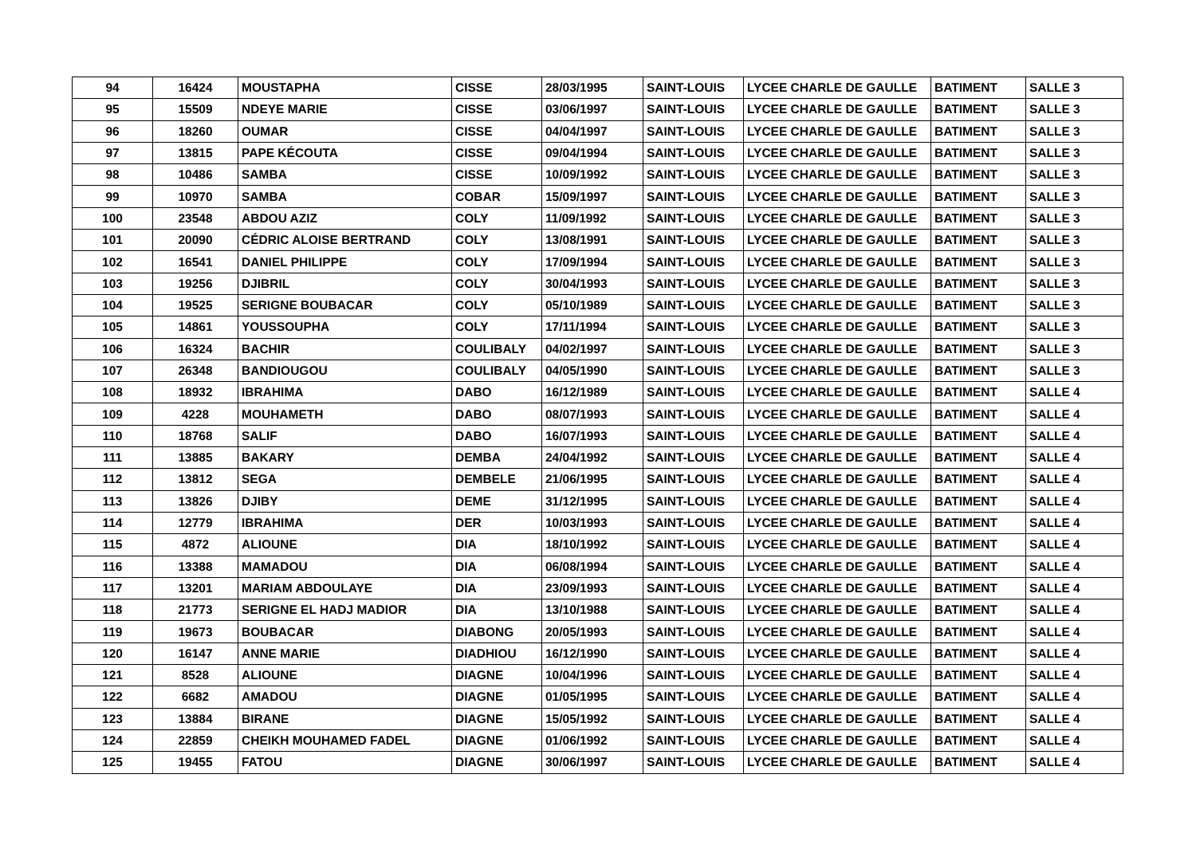| 94 | 16424 | MOUSTAPHA | CISSE | 28/03/1995 | SAINT-LOUIS | LYCEE CHARLE DE GAULLE | BATIMENT | SALLE 3 |
| 95 | 15509 | NDEYE MARIE | CISSE | 03/06/1997 | SAINT-LOUIS | LYCEE CHARLE DE GAULLE | BATIMENT | SALLE 3 |
| 96 | 18260 | OUMAR | CISSE | 04/04/1997 | SAINT-LOUIS | LYCEE CHARLE DE GAULLE | BATIMENT | SALLE 3 |
| 97 | 13815 | PAPE KÉCOUTA | CISSE | 09/04/1994 | SAINT-LOUIS | LYCEE CHARLE DE GAULLE | BATIMENT | SALLE 3 |
| 98 | 10486 | SAMBA | CISSE | 10/09/1992 | SAINT-LOUIS | LYCEE CHARLE DE GAULLE | BATIMENT | SALLE 3 |
| 99 | 10970 | SAMBA | COBAR | 15/09/1997 | SAINT-LOUIS | LYCEE CHARLE DE GAULLE | BATIMENT | SALLE 3 |
| 100 | 23548 | ABDOU AZIZ | COLY | 11/09/1992 | SAINT-LOUIS | LYCEE CHARLE DE GAULLE | BATIMENT | SALLE 3 |
| 101 | 20090 | CÉDRIC ALOISE BERTRAND | COLY | 13/08/1991 | SAINT-LOUIS | LYCEE CHARLE DE GAULLE | BATIMENT | SALLE 3 |
| 102 | 16541 | DANIEL PHILIPPE | COLY | 17/09/1994 | SAINT-LOUIS | LYCEE CHARLE DE GAULLE | BATIMENT | SALLE 3 |
| 103 | 19256 | DJIBRIL | COLY | 30/04/1993 | SAINT-LOUIS | LYCEE CHARLE DE GAULLE | BATIMENT | SALLE 3 |
| 104 | 19525 | SERIGNE BOUBACAR | COLY | 05/10/1989 | SAINT-LOUIS | LYCEE CHARLE DE GAULLE | BATIMENT | SALLE 3 |
| 105 | 14861 | YOUSSOUPHA | COLY | 17/11/1994 | SAINT-LOUIS | LYCEE CHARLE DE GAULLE | BATIMENT | SALLE 3 |
| 106 | 16324 | BACHIR | COULIBALY | 04/02/1997 | SAINT-LOUIS | LYCEE CHARLE DE GAULLE | BATIMENT | SALLE 3 |
| 107 | 26348 | BANDIOUGOU | COULIBALY | 04/05/1990 | SAINT-LOUIS | LYCEE CHARLE DE GAULLE | BATIMENT | SALLE 3 |
| 108 | 18932 | IBRAHIMA | DABO | 16/12/1989 | SAINT-LOUIS | LYCEE CHARLE DE GAULLE | BATIMENT | SALLE 4 |
| 109 | 4228 | MOUHAMETH | DABO | 08/07/1993 | SAINT-LOUIS | LYCEE CHARLE DE GAULLE | BATIMENT | SALLE 4 |
| 110 | 18768 | SALIF | DABO | 16/07/1993 | SAINT-LOUIS | LYCEE CHARLE DE GAULLE | BATIMENT | SALLE 4 |
| 111 | 13885 | BAKARY | DEMBA | 24/04/1992 | SAINT-LOUIS | LYCEE CHARLE DE GAULLE | BATIMENT | SALLE 4 |
| 112 | 13812 | SEGA | DEMBELE | 21/06/1995 | SAINT-LOUIS | LYCEE CHARLE DE GAULLE | BATIMENT | SALLE 4 |
| 113 | 13826 | DJIBY | DEME | 31/12/1995 | SAINT-LOUIS | LYCEE CHARLE DE GAULLE | BATIMENT | SALLE 4 |
| 114 | 12779 | IBRAHIMA | DER | 10/03/1993 | SAINT-LOUIS | LYCEE CHARLE DE GAULLE | BATIMENT | SALLE 4 |
| 115 | 4872 | ALIOUNE | DIA | 18/10/1992 | SAINT-LOUIS | LYCEE CHARLE DE GAULLE | BATIMENT | SALLE 4 |
| 116 | 13388 | MAMADOU | DIA | 06/08/1994 | SAINT-LOUIS | LYCEE CHARLE DE GAULLE | BATIMENT | SALLE 4 |
| 117 | 13201 | MARIAM ABDOULAYE | DIA | 23/09/1993 | SAINT-LOUIS | LYCEE CHARLE DE GAULLE | BATIMENT | SALLE 4 |
| 118 | 21773 | SERIGNE EL HADJ MADIOR | DIA | 13/10/1988 | SAINT-LOUIS | LYCEE CHARLE DE GAULLE | BATIMENT | SALLE 4 |
| 119 | 19673 | BOUBACAR | DIABONG | 20/05/1993 | SAINT-LOUIS | LYCEE CHARLE DE GAULLE | BATIMENT | SALLE 4 |
| 120 | 16147 | ANNE MARIE | DIADHIOU | 16/12/1990 | SAINT-LOUIS | LYCEE CHARLE DE GAULLE | BATIMENT | SALLE 4 |
| 121 | 8528 | ALIOUNE | DIAGNE | 10/04/1996 | SAINT-LOUIS | LYCEE CHARLE DE GAULLE | BATIMENT | SALLE 4 |
| 122 | 6682 | AMADOU | DIAGNE | 01/05/1995 | SAINT-LOUIS | LYCEE CHARLE DE GAULLE | BATIMENT | SALLE 4 |
| 123 | 13884 | BIRANE | DIAGNE | 15/05/1992 | SAINT-LOUIS | LYCEE CHARLE DE GAULLE | BATIMENT | SALLE 4 |
| 124 | 22859 | CHEIKH MOUHAMED FADEL | DIAGNE | 01/06/1992 | SAINT-LOUIS | LYCEE CHARLE DE GAULLE | BATIMENT | SALLE 4 |
| 125 | 19455 | FATOU | DIAGNE | 30/06/1997 | SAINT-LOUIS | LYCEE CHARLE DE GAULLE | BATIMENT | SALLE 4 |